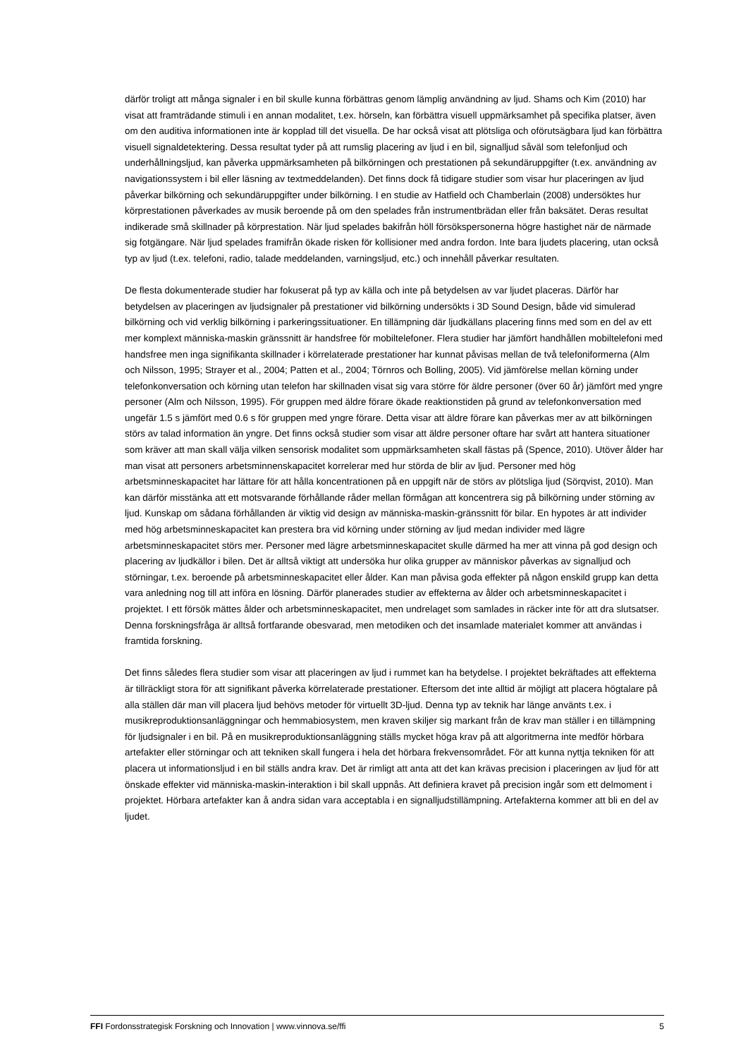därför troligt att många signaler i en bil skulle kunna förbättras genom lämplig användning av ljud. Shams och Kim (2010) har visat att framträdande stimuli i en annan modalitet, t.ex. hörseln, kan förbättra visuell uppmärksamhet på specifika platser, även om den auditiva informationen inte är kopplad till det visuella. De har också visat att plötsliga och oförutsägbara ljud kan förbättra visuell signaldetektering. Dessa resultat tyder på att rumslig placering av ljud i en bil, signalljud såväl som telefonljud och underhållningsljud, kan påverka uppmärksamheten på bilkörningen och prestationen på sekundäruppgifter (t.ex. användning av navigationssystem i bil eller läsning av textmeddelanden). Det finns dock få tidigare studier som visar hur placeringen av ljud påverkar bilkörning och sekundäruppgifter under bilkörning. I en studie av Hatfield och Chamberlain (2008) undersöktes hur körprestationen påverkades av musik beroende på om den spelades från instrumentbrädan eller från baksätet. Deras resultat indikerade små skillnader på körprestation. När ljud spelades bakifrån höll försökspersonerna högre hastighet när de närmade sig fotgängare. När ljud spelades framifrån ökade risken för kollisioner med andra fordon. Inte bara ljudets placering, utan också typ av ljud (t.ex. telefoni, radio, talade meddelanden, varningsljud, etc.) och innehåll påverkar resultaten.
De flesta dokumenterade studier har fokuserat på typ av källa och inte på betydelsen av var ljudet placeras. Därför har betydelsen av placeringen av ljudsignaler på prestationer vid bilkörning undersökts i 3D Sound Design, både vid simulerad bilkörning och vid verklig bilkörning i parkeringssituationer. En tillämpning där ljudkällans placering finns med som en del av ett mer komplext människa-maskin gränssnitt är handsfree för mobiltelefoner. Flera studier har jämfört handhållen mobiltelefoni med handsfree men inga signifikanta skillnader i körrelaterade prestationer har kunnat påvisas mellan de två telefoniformerna (Alm och Nilsson, 1995; Strayer et al., 2004; Patten et al., 2004; Törnros och Bolling, 2005). Vid jämförelse mellan körning under telefonkonversation och körning utan telefon har skillnaden visat sig vara större för äldre personer (över 60 år) jämfört med yngre personer (Alm och Nilsson, 1995). För gruppen med äldre förare ökade reaktionstiden på grund av telefonkonversation med ungefär 1.5 s jämfört med 0.6 s för gruppen med yngre förare. Detta visar att äldre förare kan påverkas mer av att bilkörningen störs av talad information än yngre. Det finns också studier som visar att äldre personer oftare har svårt att hantera situationer som kräver att man skall välja vilken sensorisk modalitet som uppmärksamheten skall fästas på (Spence, 2010). Utöver ålder har man visat att personers arbetsminnenskapacitet korrelerar med hur störda de blir av ljud. Personer med hög arbetsminneskapacitet har lättare för att hålla koncentrationen på en uppgift när de störs av plötsliga ljud (Sörqvist, 2010). Man kan därför misstänka att ett motsvarande förhållande råder mellan förmågan att koncentrera sig på bilkörning under störning av ljud. Kunskap om sådana förhållanden är viktig vid design av människa-maskin-gränssnitt för bilar. En hypotes är att individer med hög arbetsminneskapacitet kan prestera bra vid körning under störning av ljud medan individer med lägre arbetsminneskapacitet störs mer. Personer med lägre arbetsminneskapacitet skulle därmed ha mer att vinna på god design och placering av ljudkällor i bilen. Det är alltså viktigt att undersöka hur olika grupper av människor påverkas av signalljud och störningar, t.ex. beroende på arbetsminneskapacitet eller ålder. Kan man påvisa goda effekter på någon enskild grupp kan detta vara anledning nog till att införa en lösning. Därför planerades studier av effekterna av ålder och arbetsminneskapacitet i projektet. I ett försök mättes ålder och arbetsminneskapacitet, men undrelaget som samlades in räcker inte för att dra slutsatser. Denna forskningsfråga är alltså fortfarande obesvarad, men metodiken och det insamlade materialet kommer att användas i framtida forskning.
Det finns således flera studier som visar att placeringen av ljud i rummet kan ha betydelse. I projektet bekräftades att effekterna är tillräckligt stora för att signifikant påverka körrelaterade prestationer. Eftersom det inte alltid är möjligt att placera högtalare på alla ställen där man vill placera ljud behövs metoder för virtuellt 3D-ljud. Denna typ av teknik har länge använts t.ex. i musikreproduktionsanläggningar och hemmabiosystem, men kraven skiljer sig markant från de krav man ställer i en tillämpning för ljudsignaler i en bil. På en musikreproduktionsanläggning ställs mycket höga krav på att algoritmerna inte medför hörbara artefakter eller störningar och att tekniken skall fungera i hela det hörbara frekvensområdet. För att kunna nyttja tekniken för att placera ut informationsljud i en bil ställs andra krav. Det är rimligt att anta att det kan krävas precision i placeringen av ljud för att önskade effekter vid människa-maskin-interaktion i bil skall uppnås. Att definiera kravet på precision ingår som ett delmoment i projektet. Hörbara artefakter kan å andra sidan vara acceptabla i en signalljudstillämpning. Artefakterna kommer att bli en del av ljudet.
FFI Fordonsstrategisk Forskning och Innovation | www.vinnova.se/ffi 5